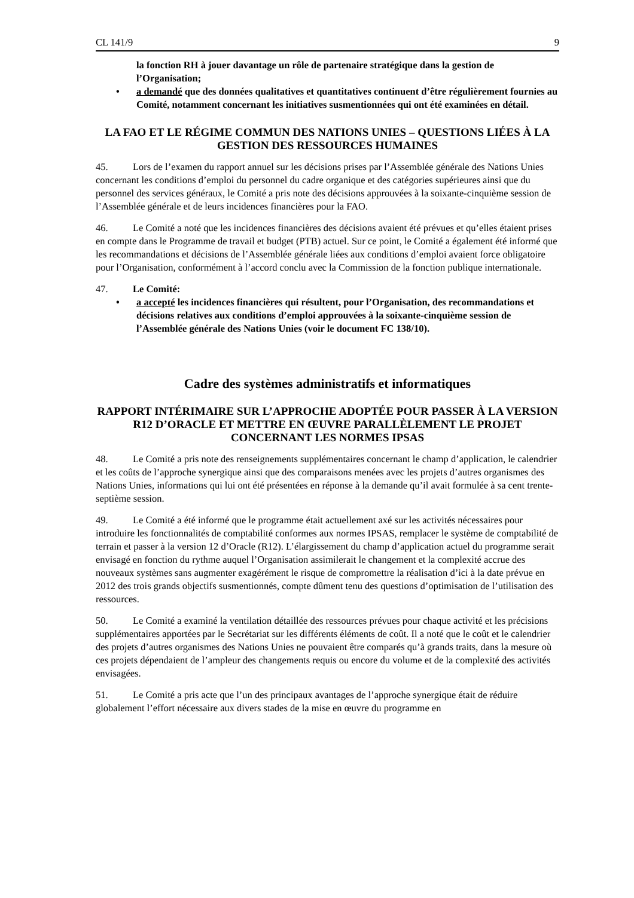CL 141/9 9
la fonction RH à jouer davantage un rôle de partenaire stratégique dans la gestion de l’Organisation;
• a demandé que des données qualitatives et quantitatives continuent d’être régulièrement fournies au Comité, notamment concernant les initiatives susmentionnées qui ont été examinées en détail.
LA FAO ET LE RÉGIME COMMUN DES NATIONS UNIES – QUESTIONS LIÉES À LA GESTION DES RESSOURCES HUMAINES
45. Lors de l’examen du rapport annuel sur les décisions prises par l’Assemblée générale des Nations Unies concernant les conditions d’emploi du personnel du cadre organique et des catégories supérieures ainsi que du personnel des services généraux, le Comité a pris note des décisions approuvées à la soixante-cinquième session de l’Assemblée générale et de leurs incidences financières pour la FAO.
46. Le Comité a noté que les incidences financières des décisions avaient été prévues et qu’elles étaient prises en compte dans le Programme de travail et budget (PTB) actuel. Sur ce point, le Comité a également été informé que les recommandations et décisions de l’Assemblée générale liées aux conditions d’emploi avaient force obligatoire pour l’Organisation, conformément à l’accord conclu avec la Commission de la fonction publique internationale.
47. Le Comité:
• a accepté les incidences financières qui résultent, pour l’Organisation, des recommandations et décisions relatives aux conditions d’emploi approuvées à la soixante-cinquième session de l’Assemblée générale des Nations Unies (voir le document FC 138/10).
Cadre des systèmes administratifs et informatiques
RAPPORT INTÉRIMAIRE SUR L’APPROCHE ADOPTÉE POUR PASSER À LA VERSION R12 D’ORACLE ET METTRE EN ŒUVRE PARALLÈLEMENT LE PROJET CONCERNANT LES NORMES IPSAS
48. Le Comité a pris note des renseignements supplémentaires concernant le champ d’application, le calendrier et les coûts de l’approche synergique ainsi que des comparaisons menées avec les projets d’autres organismes des Nations Unies, informations qui lui ont été présentées en réponse à la demande qu’il avait formulée à sa cent trente-septième session.
49. Le Comité a été informé que le programme était actuellement axé sur les activités nécessaires pour introduire les fonctionnalités de comptabilité conformes aux normes IPSAS, remplacer le système de comptabilité de terrain et passer à la version 12 d’Oracle (R12). L’élargissement du champ d’application actuel du programme serait envisagé en fonction du rythme auquel l’Organisation assimilerait le changement et la complexité accrue des nouveaux systèmes sans augmenter exagérément le risque de compromettre la réalisation d’ici à la date prévue en 2012 des trois grands objectifs susmentionnés, compte dûment tenu des questions d’optimisation de l’utilisation des ressources.
50. Le Comité a examiné la ventilation détaillée des ressources prévues pour chaque activité et les précisions supplémentaires apportées par le Secrétariat sur les différents éléments de coût. Il a noté que le coût et le calendrier des projets d’autres organismes des Nations Unies ne pouvaient être comparés qu’à grands traits, dans la mesure où ces projets dépendaient de l’ampleur des changements requis ou encore du volume et de la complexité des activités envisagées.
51. Le Comité a pris acte que l’un des principaux avantages de l’approche synergique était de réduire globalement l’effort nécessaire aux divers stades de la mise en œuvre du programme en